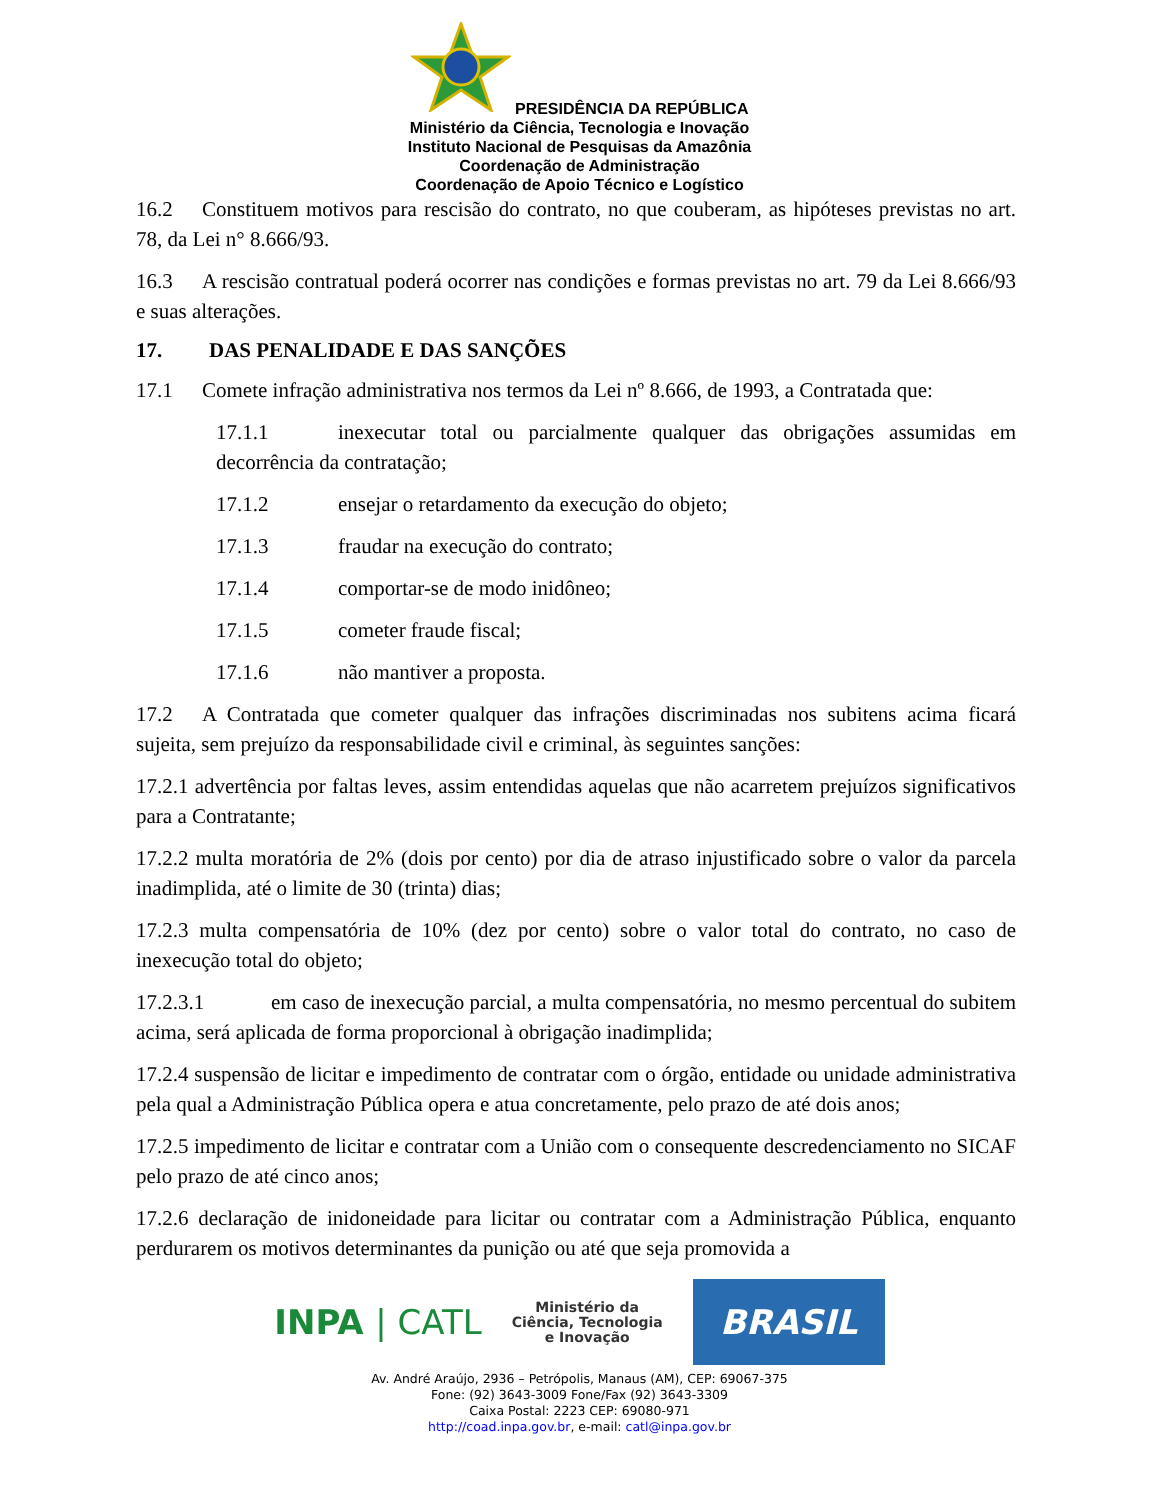PRESIDÊNCIA DA REPÚBLICA
Ministério da Ciência, Tecnologia e Inovação
Instituto Nacional de Pesquisas da Amazônia
Coordenação de Administração
Coordenação de Apoio Técnico e Logístico
16.2 Constituem motivos para rescisão do contrato, no que couberam, as hipóteses previstas no art. 78, da Lei n° 8.666/93.
16.3 A rescisão contratual poderá ocorrer nas condições e formas previstas no art. 79 da Lei 8.666/93 e suas alterações.
17. DAS PENALIDADE E DAS SANÇÕES
17.1 Comete infração administrativa nos termos da Lei nº 8.666, de 1993, a Contratada que:
17.1.1 inexecutar total ou parcialmente qualquer das obrigações assumidas em decorrência da contratação;
17.1.2 ensejar o retardamento da execução do objeto;
17.1.3 fraudar na execução do contrato;
17.1.4 comportar-se de modo inidôneo;
17.1.5 cometer fraude fiscal;
17.1.6 não mantiver a proposta.
17.2 A Contratada que cometer qualquer das infrações discriminadas nos subitens acima ficará sujeita, sem prejuízo da responsabilidade civil e criminal, às seguintes sanções:
17.2.1 advertência por faltas leves, assim entendidas aquelas que não acarretem prejuízos significativos para a Contratante;
17.2.2 multa moratória de 2% (dois por cento) por dia de atraso injustificado sobre o valor da parcela inadimplida, até o limite de 30 (trinta) dias;
17.2.3 multa compensatória de 10% (dez por cento) sobre o valor total do contrato, no caso de inexecução total do objeto;
17.2.3.1 em caso de inexecução parcial, a multa compensatória, no mesmo percentual do subitem acima, será aplicada de forma proporcional à obrigação inadimplida;
17.2.4 suspensão de licitar e impedimento de contratar com o órgão, entidade ou unidade administrativa pela qual a Administração Pública opera e atua concretamente, pelo prazo de até dois anos;
17.2.5 impedimento de licitar e contratar com a União com o consequente descredenciamento no SICAF pelo prazo de até cinco anos;
17.2.6 declaração de inidoneidade para licitar ou contratar com a Administração Pública, enquanto perdurarem os motivos determinantes da punição ou até que seja promovida a
INPA | CATL
Ministério da
Ciência, Tecnologia
e Inovação
BRASIL
Av. André Araújo, 2936 – Petrópolis, Manaus (AM), CEP: 69067-375
Fone: (92) 3643-3009 Fone/Fax (92) 3643-3309
Caixa Postal: 2223 CEP: 69080-971
http://coad.inpa.gov.br, e-mail: catl@inpa.gov.br